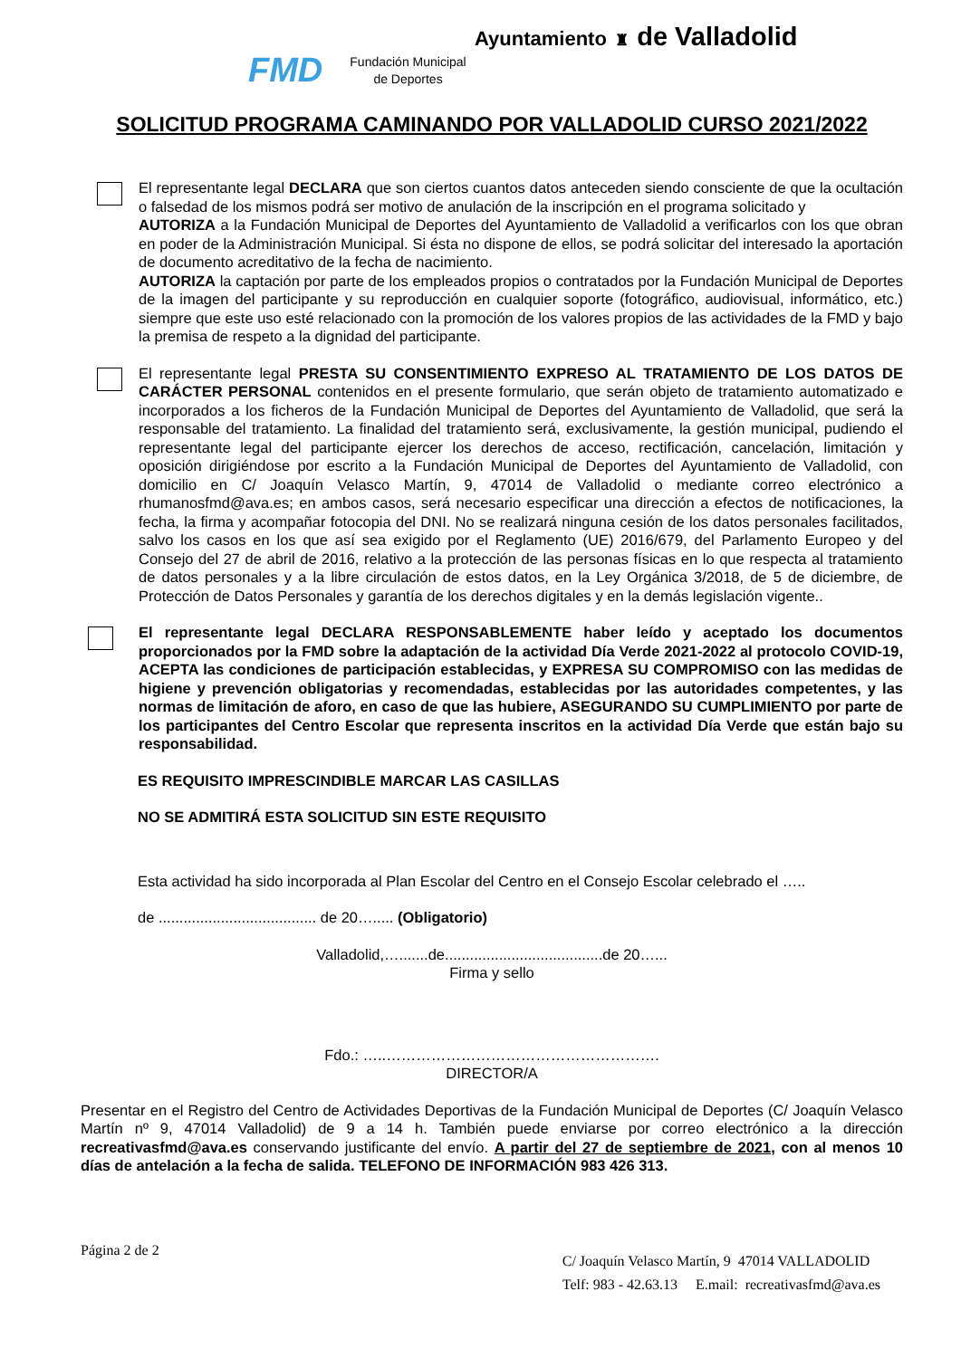Ayuntamiento ♜ de Valladolid
FMD Fundación Municipal
de Deportes
SOLICITUD PROGRAMA CAMINANDO POR VALLADOLID CURSO 2021/2022
El representante legal DECLARA que son ciertos cuantos datos anteceden siendo consciente de que la ocultación o falsedad de los mismos podrá ser motivo de anulación de la inscripción en el programa solicitado y
AUTORIZA a la Fundación Municipal de Deportes del Ayuntamiento de Valladolid a verificarlos con los que obran en poder de la Administración Municipal. Si ésta no dispone de ellos, se podrá solicitar del interesado la aportación de documento acreditativo de la fecha de nacimiento.
AUTORIZA la captación por parte de los empleados propios o contratados por la Fundación Municipal de Deportes de la imagen del participante y su reproducción en cualquier soporte (fotográfico, audiovisual, informático, etc.) siempre que este uso esté relacionado con la promoción de los valores propios de las actividades de la FMD y bajo la premisa de respeto a la dignidad del participante.
El representante legal PRESTA SU CONSENTIMIENTO EXPRESO AL TRATAMIENTO DE LOS DATOS DE CARÁCTER PERSONAL contenidos en el presente formulario, que serán objeto de tratamiento automatizado e incorporados a los ficheros de la Fundación Municipal de Deportes del Ayuntamiento de Valladolid, que será la responsable del tratamiento. La finalidad del tratamiento será, exclusivamente, la gestión municipal, pudiendo el representante legal del participante ejercer los derechos de acceso, rectificación, cancelación, limitación y oposición dirigiéndose por escrito a la Fundación Municipal de Deportes del Ayuntamiento de Valladolid, con domicilio en C/ Joaquín Velasco Martín, 9, 47014 de Valladolid o mediante correo electrónico a rhumanosfmd@ava.es; en ambos casos, será necesario especificar una dirección a efectos de notificaciones, la fecha, la firma y acompañar fotocopia del DNI. No se realizará ninguna cesión de los datos personales facilitados, salvo los casos en los que así sea exigido por el Reglamento (UE) 2016/679, del Parlamento Europeo y del Consejo del 27 de abril de 2016, relativo a la protección de las personas físicas en lo que respecta al tratamiento de datos personales y a la libre circulación de estos datos, en la Ley Orgánica 3/2018, de 5 de diciembre, de Protección de Datos Personales y garantía de los derechos digitales y en la demás legislación vigente..
El representante legal DECLARA RESPONSABLEMENTE haber leído y aceptado los documentos proporcionados por la FMD sobre la adaptación de la actividad Día Verde 2021-2022 al protocolo COVID-19, ACEPTA las condiciones de participación establecidas, y EXPRESA SU COMPROMISO con las medidas de higiene y prevención obligatorias y recomendadas, establecidas por las autoridades competentes, y las normas de limitación de aforo, en caso de que las hubiere, ASEGURANDO SU CUMPLIMIENTO por parte de los participantes del Centro Escolar que representa inscritos en la actividad Día Verde que están bajo su responsabilidad.
ES REQUISITO IMPRESCINDIBLE MARCAR LAS CASILLAS
NO SE ADMITIRÁ ESTA SOLICITUD SIN ESTE REQUISITO
Esta actividad ha sido incorporada al Plan Escolar del Centro en el Consejo Escolar celebrado el …..
de ...................................... de 20…..... (Obligatorio)
Valladolid,….......de......................................de 20…...
Firma y sello
Fdo.: …..……………………………………………….
DIRECTOR/A
Presentar en el Registro del Centro de Actividades Deportivas de la Fundación Municipal de Deportes (C/ Joaquín Velasco Martín nº 9, 47014 Valladolid) de 9 a 14 h. También puede enviarse por correo electrónico a la dirección recreativasfmd@ava.es conservando justificante del envío. A partir del 27 de septiembre de 2021, con al menos 10 días de antelación a la fecha de salida. TELEFONO DE INFORMACIÓN 983 426 313.
Página 2 de 2
C/ Joaquín Velasco Martín, 9 47014 VALLADOLID
Telf: 983 - 42.63.13 E.mail: recreativasfmd@ava.es